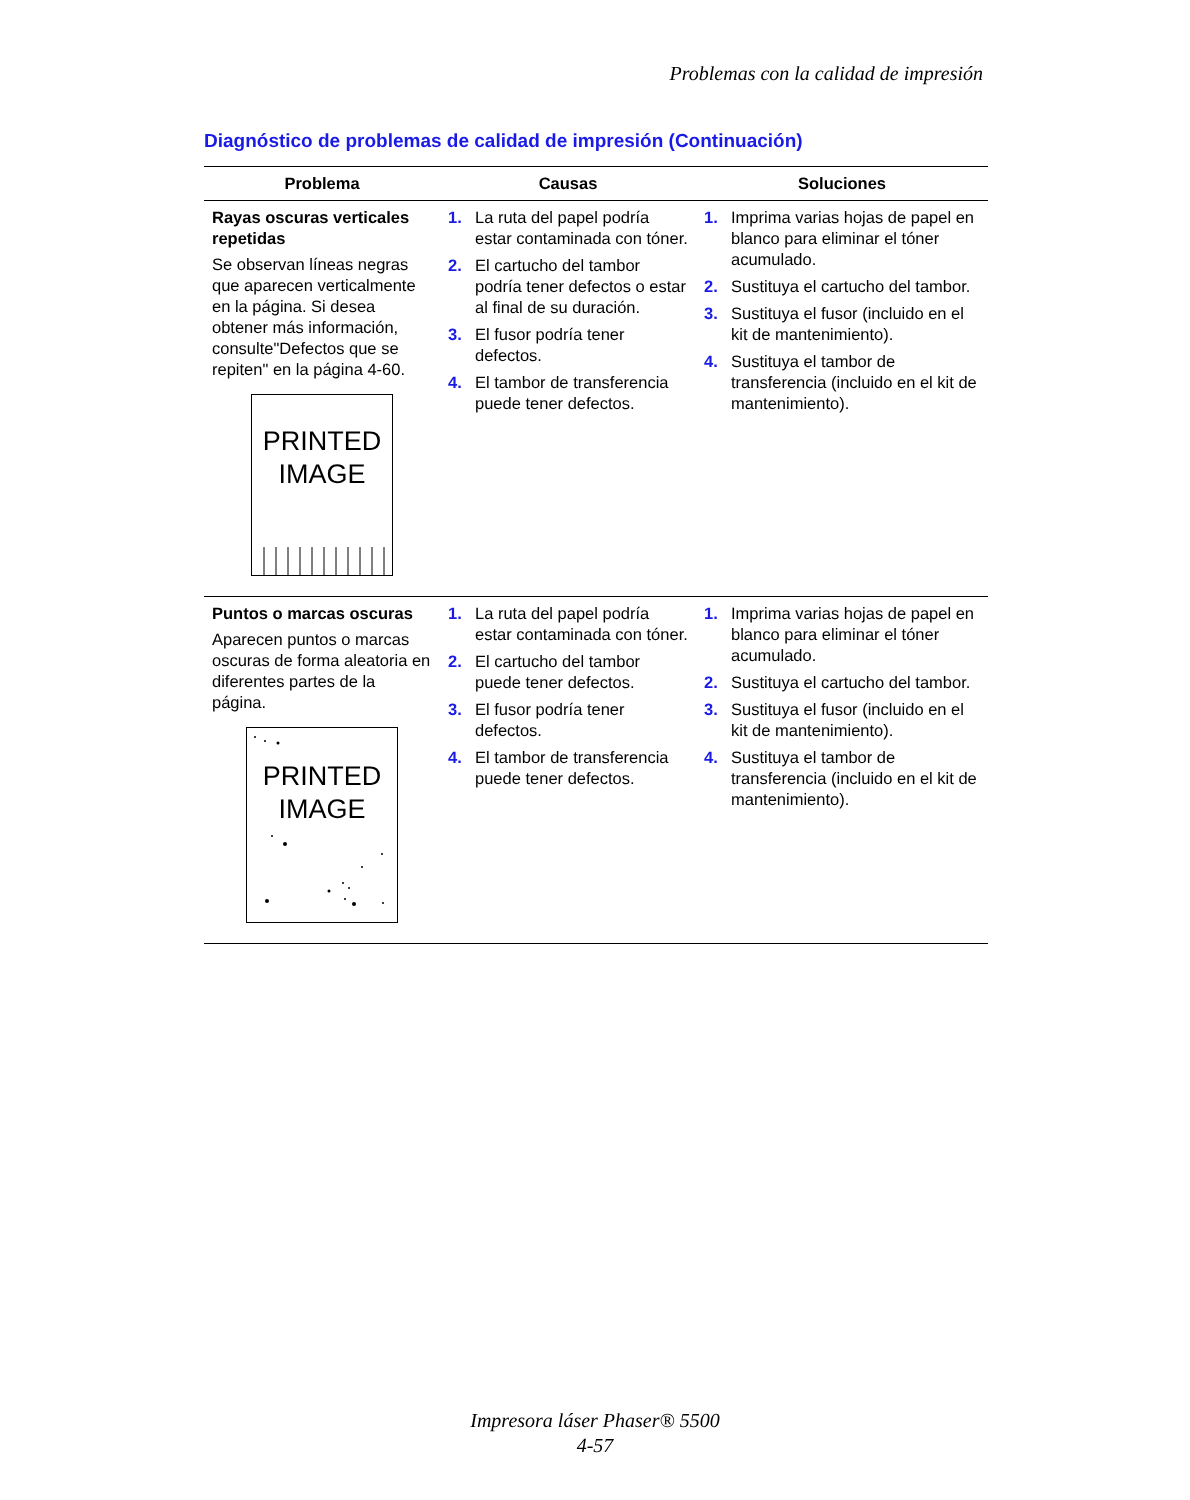Problemas con la calidad de impresión
Diagnóstico de problemas de calidad de impresión (Continuación)
| Problema | Causas | Soluciones |
| --- | --- | --- |
| Rayas oscuras verticales repetidas Se observan líneas negras que aparecen verticalmente en la página. Si desea obtener más información, consulte"Defectos que se repiten" en la página 4-60. PRINTED IMAGE | 1. La ruta del papel podría estar contaminada con tóner. 2. El cartucho del tambor podría tener defectos o estar al final de su duración. 3. El fusor podría tener defectos. 4. El tambor de transferencia puede tener defectos. | 1. Imprima varias hojas de papel en blanco para eliminar el tóner acumulado. 2. Sustituya el cartucho del tambor. 3. Sustituya el fusor (incluido en el kit de mantenimiento). 4. Sustituya el tambor de transferencia (incluido en el kit de mantenimiento). |
| Puntos o marcas oscuras Aparecen puntos o marcas oscuras de forma aleatoria en diferentes partes de la página. PRINTED IMAGE | 1. La ruta del papel podría estar contaminada con tóner. 2. El cartucho del tambor puede tener defectos. 3. El fusor podría tener defectos. 4. El tambor de transferencia puede tener defectos. | 1. Imprima varias hojas de papel en blanco para eliminar el tóner acumulado. 2. Sustituya el cartucho del tambor. 3. Sustituya el fusor (incluido en el kit de mantenimiento). 4. Sustituya el tambor de transferencia (incluido en el kit de mantenimiento). |
Impresora láser Phaser® 5500
4-57